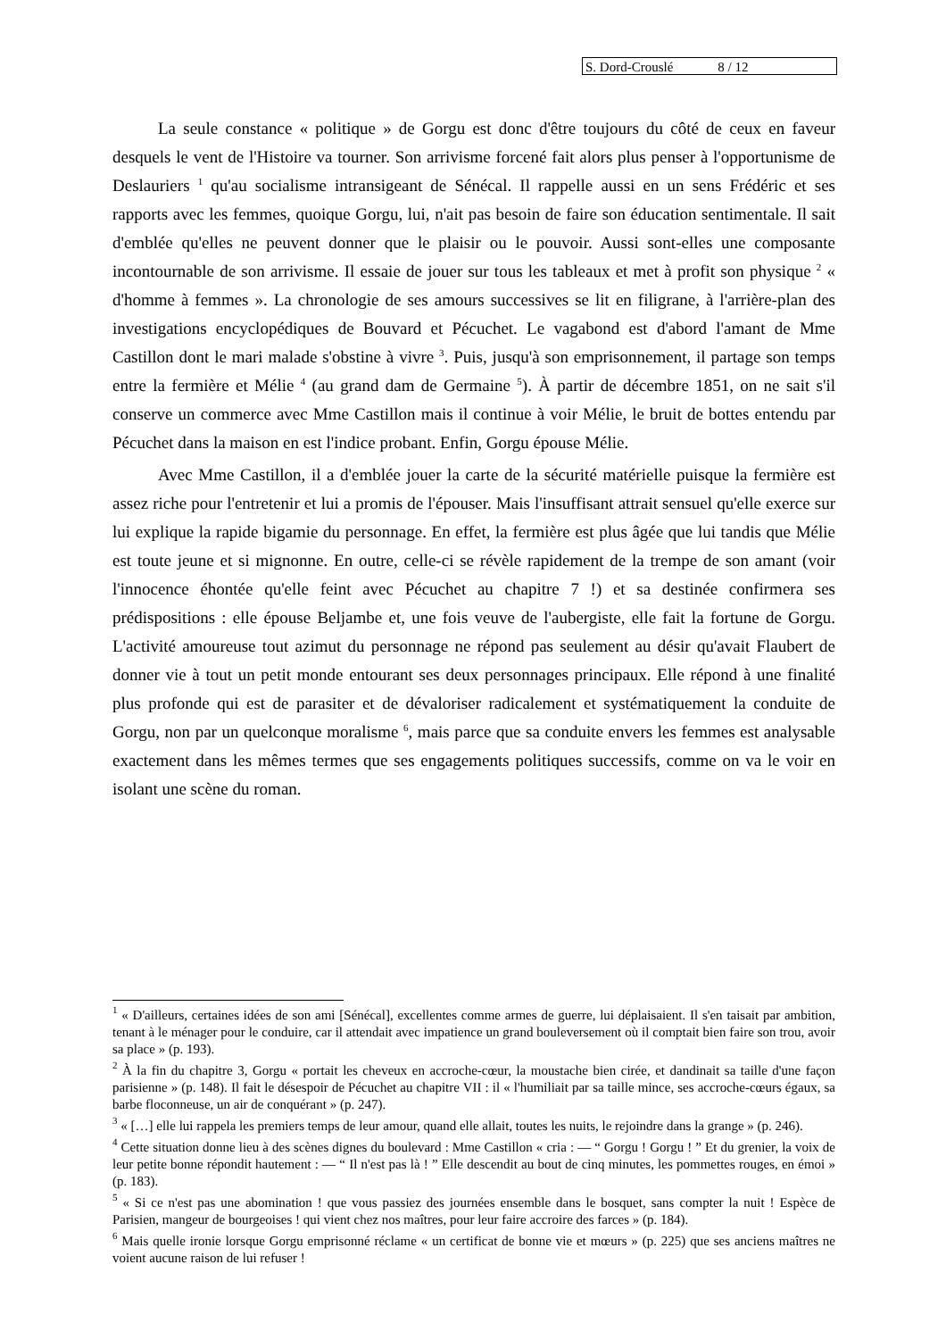S. Dord-Crouslé 8 / 12
La seule constance « politique » de Gorgu est donc d'être toujours du côté de ceux en faveur desquels le vent de l'Histoire va tourner. Son arrivisme forcené fait alors plus penser à l'opportunisme de Deslauriers <sup>1</sup> qu'au socialisme intransigeant de Sénécal. Il rappelle aussi en un sens Frédéric et ses rapports avec les femmes, quoique Gorgu, lui, n'ait pas besoin de faire son éducation sentimentale. Il sait d'emblée qu'elles ne peuvent donner que le plaisir ou le pouvoir. Aussi sont-elles une composante incontournable de son arrivisme. Il essaie de jouer sur tous les tableaux et met à profit son physique <sup>2</sup> « d'homme à femmes ». La chronologie de ses amours successives se lit en filigrane, à l'arrière-plan des investigations encyclopédiques de Bouvard et Pécuchet. Le vagabond est d'abord l'amant de Mme Castillon dont le mari malade s'obstine à vivre <sup>3</sup>. Puis, jusqu'à son emprisonnement, il partage son temps entre la fermière et Mélie <sup>4</sup> (au grand dam de Germaine <sup>5</sup>). À partir de décembre 1851, on ne sait s'il conserve un commerce avec Mme Castillon mais il continue à voir Mélie, le bruit de bottes entendu par Pécuchet dans la maison en est l'indice probant. Enfin, Gorgu épouse Mélie.
Avec Mme Castillon, il a d'emblée jouer la carte de la sécurité matérielle puisque la fermière est assez riche pour l'entretenir et lui a promis de l'épouser. Mais l'insuffisant attrait sensuel qu'elle exerce sur lui explique la rapide bigamie du personnage. En effet, la fermière est plus âgée que lui tandis que Mélie est toute jeune et si mignonne. En outre, celle-ci se révèle rapidement de la trempe de son amant (voir l'innocence éhontée qu'elle feint avec Pécuchet au chapitre 7 !) et sa destinée confirmera ses prédispositions : elle épouse Beljambe et, une fois veuve de l'aubergiste, elle fait la fortune de Gorgu. L'activité amoureuse tout azimut du personnage ne répond pas seulement au désir qu'avait Flaubert de donner vie à tout un petit monde entourant ses deux personnages principaux. Elle répond à une finalité plus profonde qui est de parasiter et de dévaloriser radicalement et systématiquement la conduite de Gorgu, non par un quelconque moralisme <sup>6</sup>, mais parce que sa conduite envers les femmes est analysable exactement dans les mêmes termes que ses engagements politiques successifs, comme on va le voir en isolant une scène du roman.
<sup>1</sup> « D'ailleurs, certaines idées de son ami [Sénécal], excellentes comme armes de guerre, lui déplaisaient. Il s'en taisait par ambition, tenant à le ménager pour le conduire, car il attendait avec impatience un grand bouleversement où il comptait bien faire son trou, avoir sa place » (p. 193).
<sup>2</sup> À la fin du chapitre 3, Gorgu « portait les cheveux en accroche-cœur, la moustache bien cirée, et dandinait sa taille d'une façon parisienne » (p. 148). Il fait le désespoir de Pécuchet au chapitre VII : il « l'humiliait par sa taille mince, ses accroche-cœurs égaux, sa barbe floconneuse, un air de conquérant » (p. 247).
<sup>3</sup> « […] elle lui rappela les premiers temps de leur amour, quand elle allait, toutes les nuits, le rejoindre dans la grange » (p. 246).
<sup>4</sup> Cette situation donne lieu à des scènes dignes du boulevard : Mme Castillon « cria : — “ Gorgu ! Gorgu ! ” Et du grenier, la voix de leur petite bonne répondit hautement : — “ Il n'est pas là ! ” Elle descendit au bout de cinq minutes, les pommettes rouges, en émoi » (p. 183).
<sup>5</sup> « Si ce n'est pas une abomination ! que vous passiez des journées ensemble dans le bosquet, sans compter la nuit ! Espèce de Parisien, mangeur de bourgeoises ! qui vient chez nos maîtres, pour leur faire accroire des farces » (p. 184).
<sup>6</sup> Mais quelle ironie lorsque Gorgu emprisonné réclame « un certificat de bonne vie et mœurs » (p. 225) que ses anciens maîtres ne voient aucune raison de lui refuser !